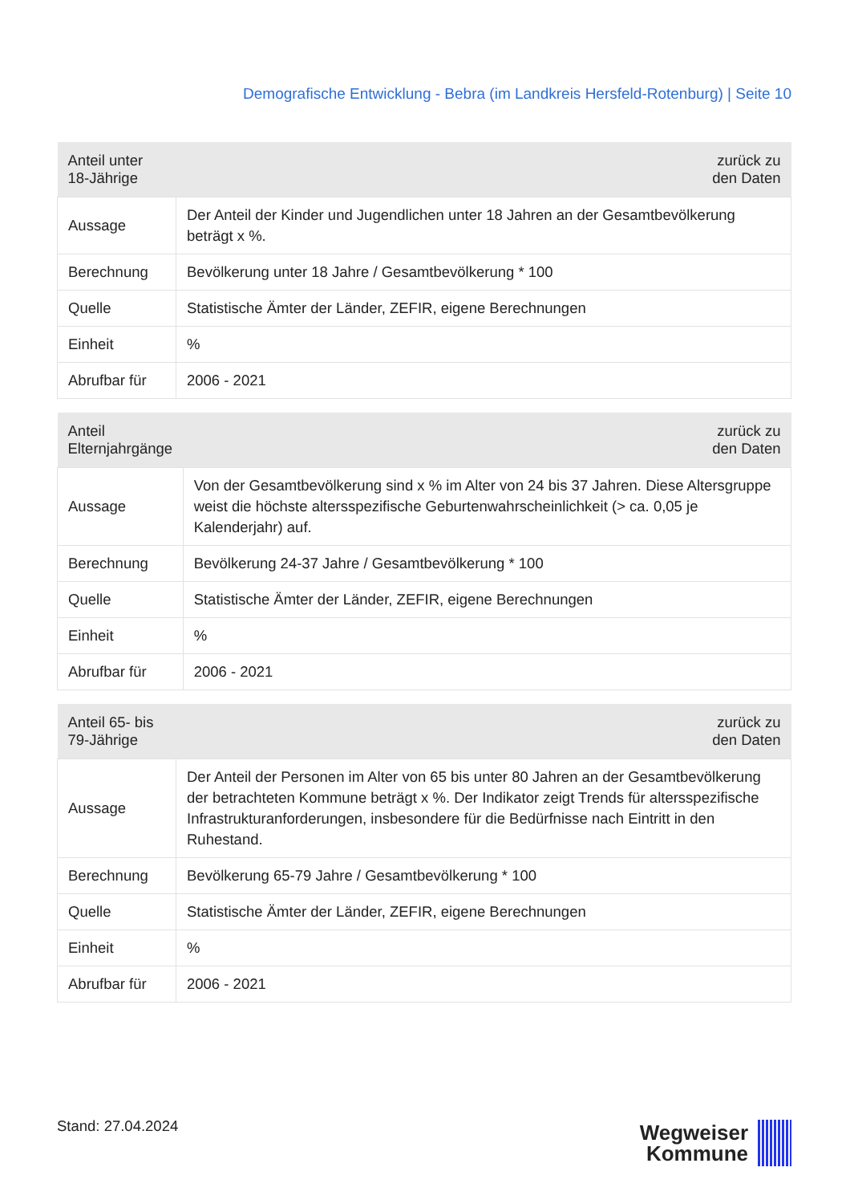Demografische Entwicklung - Bebra (im Landkreis Hersfeld-Rotenburg) | Seite 10
| Anteil unter 18-Jährige | zurück zu den Daten |
| --- | --- |
| Aussage | Der Anteil der Kinder und Jugendlichen unter 18 Jahren an der Gesamtbevölkerung beträgt x %. |
| Berechnung | Bevölkerung unter 18 Jahre / Gesamtbevölkerung * 100 |
| Quelle | Statistische Ämter der Länder, ZEFIR, eigene Berechnungen |
| Einheit | % |
| Abrufbar für | 2006 - 2021 |
| Anteil Elternjahrgänge | zurück zu den Daten |
| --- | --- |
| Aussage | Von der Gesamtbevölkerung sind x % im Alter von 24 bis 37 Jahren. Diese Altersgruppe weist die höchste altersspezifische Geburtenwahrscheinlichkeit (> ca. 0,05 je Kalenderjahr) auf. |
| Berechnung | Bevölkerung 24-37 Jahre / Gesamtbevölkerung * 100 |
| Quelle | Statistische Ämter der Länder, ZEFIR, eigene Berechnungen |
| Einheit | % |
| Abrufbar für | 2006 - 2021 |
| Anteil 65- bis 79-Jährige | zurück zu den Daten |
| --- | --- |
| Aussage | Der Anteil der Personen im Alter von 65 bis unter 80 Jahren an der Gesamtbevölkerung der betrachteten Kommune beträgt x %. Der Indikator zeigt Trends für altersspezifische Infrastrukturanforderungen, insbesondere für die Bedürfnisse nach Eintritt in den Ruhestand. |
| Berechnung | Bevölkerung 65-79 Jahre / Gesamtbevölkerung * 100 |
| Quelle | Statistische Ämter der Länder, ZEFIR, eigene Berechnungen |
| Einheit | % |
| Abrufbar für | 2006 - 2021 |
Stand: 27.04.2024
Wegweiser
Kommune